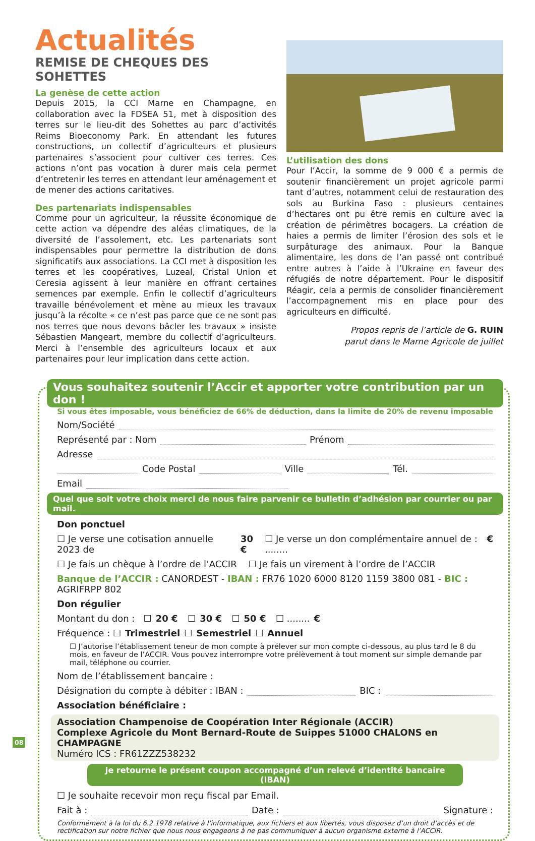Actualités
REMISE DE CHEQUES DES SOHETTES
La genèse de cette action
Depuis 2015, la CCI Marne en Champagne, en collaboration avec la FDSEA 51, met à disposition des terres sur le lieu-dit des Sohettes au parc d’activités Reims Bioeconomy Park. En attendant les futures constructions, un collectif d’agriculteurs et plusieurs partenaires s’associent pour cultiver ces terres. Ces actions n’ont pas vocation à durer mais cela permet d’entretenir les terres en attendant leur aménagement et de mener des actions caritatives.
Des partenariats indispensables
Comme pour un agriculteur, la réussite économique de cette action va dépendre des aléas climatiques, de la diversité de l’assolement, etc. Les partenariats sont indispensables pour permettre la distribution de dons significatifs aux associations. La CCI met à disposition les terres et les coopératives, Luzeal, Cristal Union et Ceresia agissent à leur manière en offrant certaines semences par exemple. Enfin le collectif d’agriculteurs travaille bénévolement et mène au mieux les travaux jusqu’à la récolte « ce n’est pas parce que ce ne sont pas nos terres que nous devons bâcler les travaux » insiste Sébastien Mangeart, membre du collectif d’agriculteurs. Merci à l’ensemble des agriculteurs locaux et aux partenaires pour leur implication dans cette action.
L’utilisation des dons
Pour l’Accir, la somme de 9 000 € a permis de soutenir financièrement un projet agricole parmi tant d’autres, notamment celui de restauration des sols au Burkina Faso : plusieurs centaines d’hectares ont pu être remis en culture avec la création de périmètres bocagers. La création de haies a permis de limiter l’érosion des sols et le surpâturage des animaux. Pour la Banque alimentaire, les dons de l’an passé ont contribué entre autres à l’aide à l’Ukraine en faveur des réfugiés de notre département. Pour le dispositif Réagir, cela a permis de consolider financièrement l’accompagnement mis en place pour des agriculteurs en difficulté.
Propos repris de l’article de G. RUIN
parut dans le Marne Agricole de juillet
Vous souhaitez soutenir l’Accir et apporter votre contribution par un don !
Si vous êtes imposable, vous bénéficiez de 66% de déduction, dans la limite de 20% de revenu imposable
Nom/Société
Représenté par : Nom Prénom
Adresse
Code Postal Ville Tél.
Email
Quel que soit votre choix merci de nous faire parvenir ce bulletin d’adhésion par courrier ou par mail.
Don ponctuel
☐ Je verse une cotisation annuelle 2023 de 30 € ☐ Je verse un don complémentaire annuel de : ........ €
☐ Je fais un chèque à l’ordre de l’ACCIR ☐ Je fais un virement à l’ordre de l’ACCIR
Banque de l’ACCIR : CANORDEST - IBAN : FR76 1020 6000 8120 1159 3800 081 - BIC : AGRIFRPP 802
Don régulier
Montant du don : ☐ 20 € ☐ 30 € ☐ 50 € ☐ ........ €
Fréquence : ☐ Trimestriel ☐ Semestriel ☐ Annuel
☐ J’autorise l’établissement teneur de mon compte à prélever sur mon compte ci-dessous, au plus tard le 8 du mois, en faveur de l’ACCIR. Vous pouvez interrompre votre prélèvement à tout moment sur simple demande par mail, téléphone ou courrier.
Nom de l’établissement bancaire :
Désignation du compte à débiter : IBAN : BIC :
Association bénéficiaire :
Association Champenoise de Coopération Inter Régionale (ACCIR)
Complexe Agricole du Mont Bernard-Route de Suippes 51000 CHALONS en CHAMPAGNE
Numéro ICS : FR61ZZZ538232
Je retourne le présent coupon accompagné d’un relevé d’identité bancaire (IBAN)
☐ Je souhaite recevoir mon reçu fiscal par Email.
Fait à : Date : Signature :
Conformément à la loi du 6.2.1978 relative à l’informatique, aux fichiers et aux libertés, vous disposez d’un droit d’accès et de rectification sur notre fichier que nous nous engageons à ne pas communiquer à aucun organisme externe à l’ACCIR.
08